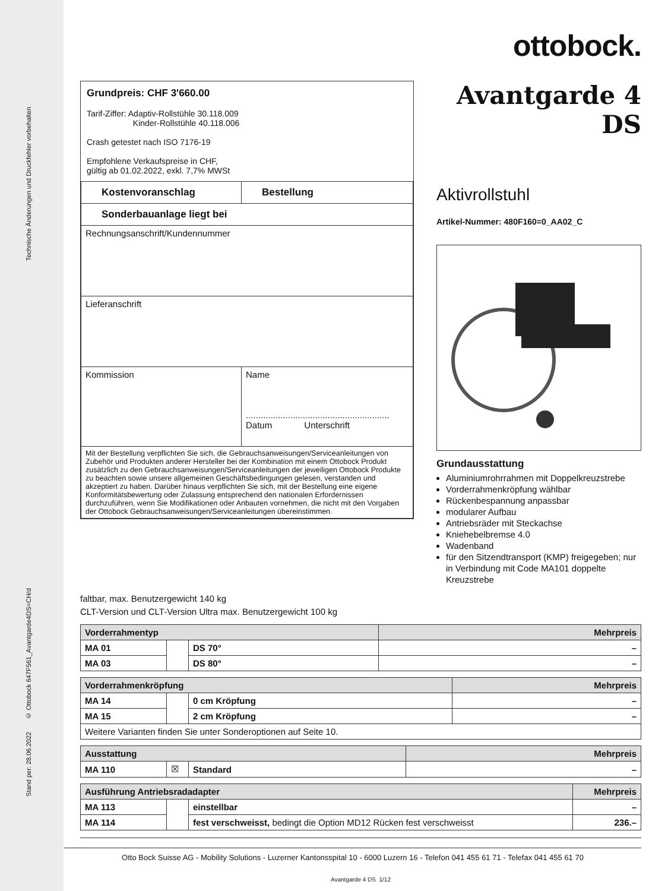Technische Änderungen und Druckfehler vorbehalten
Stand per: 28.06.2022 © Ottobock 647F561_Avantgarde4DS=CH/d
ottobock.
Grundpreis: CHF 3'660.00
Tarif-Ziffer: Adaptiv-Rollstühle 30.118.009
Kinder-Rollstühle 40.118.006
Crash getestet nach ISO 7176-19
Empfohlene Verkaufspreise in CHF,
gültig ab 01.02.2022, exkl. 7,7% MWSt
| Kostenvoranschlag | Bestellung |
| --- | --- |
| Sonderbauanlage liegt bei | |
| Rechnungsanschrift/Kundennummer | |
| Lieferanschrift | |
| Kommission | Name .......................................................... Datum Unterschrift |
| Mit der Bestellung verpflichten Sie sich, die Gebrauchsanweisungen/Serviceanleitungen von Zubehör und Produkten anderer Hersteller bei der Kombination mit einem Ottobock Produkt zusätzlich zu den Gebrauchsanweisungen/Serviceanleitungen der jeweiligen Ottobock Produkte zu beachten sowie unsere allgemeinen Geschäftsbedingungen gelesen, verstanden und akzeptiert zu haben. Darüber hinaus verpflichten Sie sich, mit der Bestellung eine eigene Konformitätsbewertung oder Zulassung entsprechend den nationalen Erfordernissen durchzuführen, wenn Sie Modifikationen oder Anbauten vornehmen, die nicht mit den Vorgaben der Ottobock Gebrauchsanweisungen/Serviceanleitungen übereinstimmen. | |
Avantgarde 4 DS
Aktivrollstuhl
Artikel-Nummer: 480F160=0_AA02_C
Grundausstattung
Aluminiumrohrrahmen mit Doppelkreuzstrebe
Vorderrahmenkröpfung wählbar
Rückenbespannung anpassbar
modularer Aufbau
Antriebsräder mit Steckachse
Kniehebelbremse 4.0
Wadenband
für den Sitzendtransport (KMP) freigegeben; nur in Verbindung mit Code MA101 doppelte Kreuzstrebe
faltbar, max. Benutzergewicht 140 kg
CLT-Version und CLT-Version Ultra max. Benutzergewicht 100 kg
| Vorderrahmentyp | | | Mehrpreis |
| --- | --- | --- | --- |
| MA 01 | | DS 70° | – |
| MA 03 | | DS 80° | – |
| Vorderrahmenkröpfung | | | Mehrpreis |
| --- | --- | --- | --- |
| MA 14 | | 0 cm Kröpfung | – |
| MA 15 | | 2 cm Kröpfung | – |
| Weitere Varianten finden Sie unter Sonderoptionen auf Seite 10. | | | |
| Ausstattung | | | Mehrpreis |
| --- | --- | --- | --- |
| MA 110 | ☒ | Standard | – |
| Ausführung Antriebsradadapter | | | Mehrpreis |
| --- | --- | --- | --- |
| MA 113 | | einstellbar | – |
| MA 114 | | fest verschweisst, bedingt die Option MD12 Rücken fest verschweisst | 236.– |
Otto Bock Suisse AG - Mobility Solutions - Luzerner Kantonsspital 10 - 6000 Luzern 16 - Telefon 041 455 61 71 - Telefax 041 455 61 70
Avantgarde 4 DS 1/12